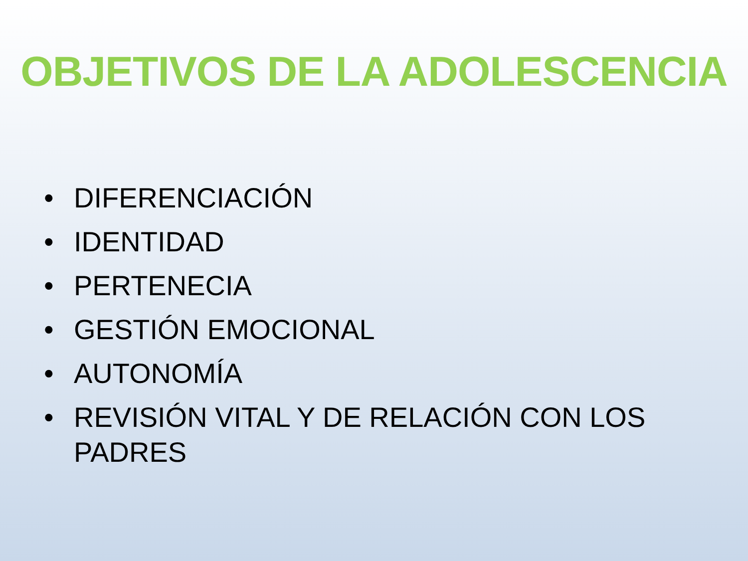OBJETIVOS DE LA ADOLESCENCIA
• DIFERENCIACIÓN
• IDENTIDAD
• PERTENECIA
• GESTIÓN EMOCIONAL
• AUTONOMÍA
• REVISIÓN VITAL Y DE RELACIÓN CON LOS PADRES